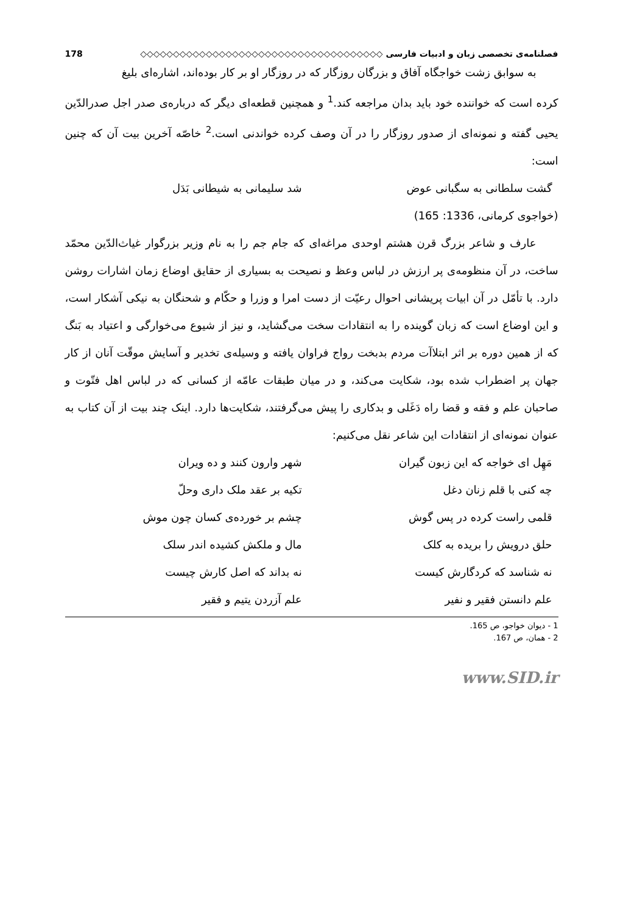فصلنامه‌ی تخصصی زبان و ادبیات فارسی ◇◇◇◇◇◇◇◇◇◇◇◇◇◇◇◇◇◇◇◇◇◇◇◇◇◇◇◇◇◇◇◇◇◇◇◇◇ 178
به سوابق زشت خواجگاه آفاق و بزرگان روزگار که در روزگار او بر کار بوده‌اند، اشاره‌ای بلیغ
کرده است که خواننده خود باید بدان مراجعه کند.<sup>1</sup> و همچنین قطعه‌ای دیگر که درباره‌ی صدر اجل صدرالدّین یحیی گفته و نمونه‌ای از صدور روزگار را در آن وصف کرده خواندنی است.<sup>2</sup> خاصّه آخرین بیت آن که چنین است:
گشت سلطانی به سگبانی عوض شد سلیمانی به شیطانی بَدَل
(خواجوی کرمانی، 1336: 165)
عارف و شاعر بزرگ قرن هشتم اوحدی مراغه‌ای که جام جم را به نام وزیر بزرگوار غیاث‌الدّین محمّد ساخت، در آن منظومه‌ی پر ارزش در لباس وعظ و نصیحت به بسیاری از حقایق اوضاع زمان اشارات روشن دارد. با تأمّل در آن ابیات پریشانی احوال رعیّت از دست امرا و وزرا و حکّام و شحنگان به نیکی آشکار است، و این اوضاع است که زبان گوینده را به انتقادات سخت می‌گشاید، و نیز از شیوع می‌خوارگی و اعتیاد به بَنگ که از همین دوره بر اثر ابتلاآت مردم بدبخت رواج فراوان یافته و وسیله‌ی تخدیر و آسایش موقّت آنان از کار جهان پر اضطراب شده بود، شکایت می‌کند، و در میان طبقات عامّه از کسانی که در لباس اهل فتّوت و صاحبان علم و فقه و قضا راه دَغَلی و بدکاری را پیش می‌گرفتند، شکایت‌ها دارد. اینک چند بیت از آن کتاب به عنوان نمونه‌ای از انتقادات این شاعر نقل می‌کنیم:
مَهِل ای خواجه که این زبون گیران شهر وارون کنند و ده ویران
چه کنی با قلم زنان دغل تکیه بر عقد ملک داری وحلّ
قلمی راست کرده در پس گوش چشم بر خورده‌ی کسان چون موش
حلق درویش را بریده به کلک مال و ملکش کشیده اندر سلک
نه شناسد که کردگارش کیست نه بداند که اصل کارش چیست
علم دانستن فقیر و نفیر علم آزردن یتیم و فقیر
1 - دیوان خواجو، ص 165.
2 - همان، ص 167.
www.SID.ir